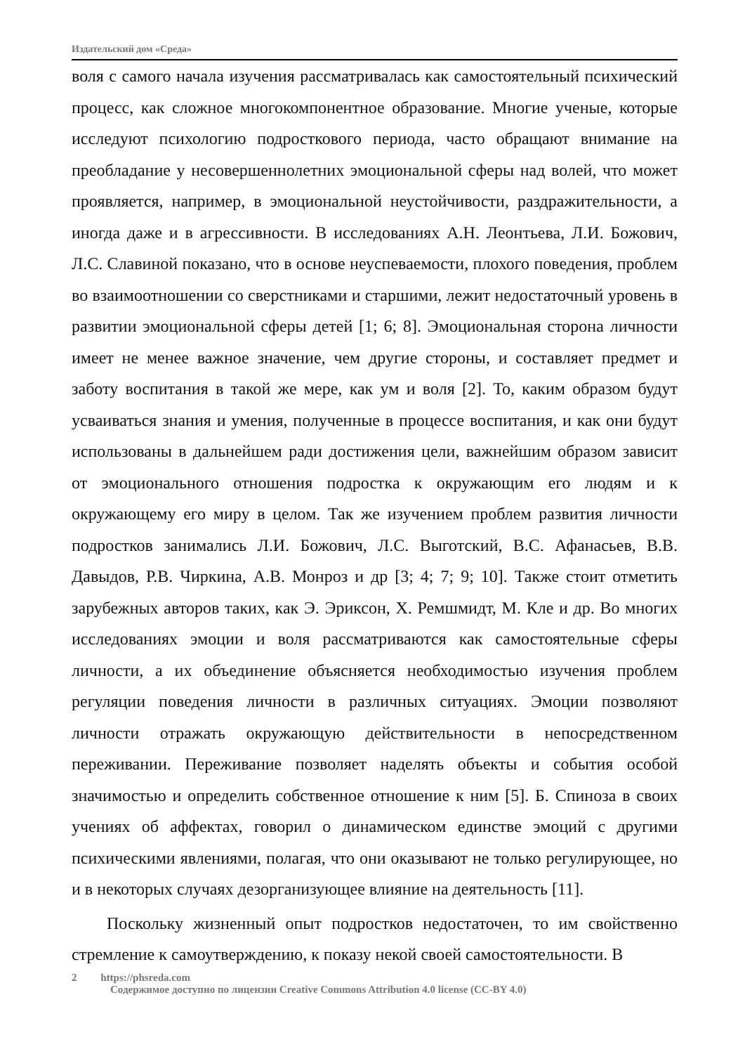Издательский дом «Среда»
воля с самого начала изучения рассматривалась как самостоятельный психический процесс, как сложное многокомпонентное образование. Многие ученые, которые исследуют психологию подросткового периода, часто обращают внимание на преобладание у несовершеннолетних эмоциональной сферы над волей, что может проявляется, например, в эмоциональной неустойчивости, раздражительности, а иногда даже и в агрессивности. В исследованиях А.Н. Леонтьева, Л.И. Божович, Л.С. Славиной показано, что в основе неуспеваемости, плохого поведения, проблем во взаимоотношении со сверстниками и старшими, лежит недостаточный уровень в развитии эмоциональной сферы детей [1; 6; 8]. Эмоциональная сторона личности имеет не менее важное значение, чем другие стороны, и составляет предмет и заботу воспитания в такой же мере, как ум и воля [2]. То, каким образом будут усваиваться знания и умения, полученные в процессе воспитания, и как они будут использованы в дальнейшем ради достижения цели, важнейшим образом зависит от эмоционального отношения подростка к окружающим его людям и к окружающему его миру в целом. Так же изучением проблем развития личности подростков занимались Л.И. Божович, Л.С. Выготский, В.С. Афанасьев, В.В. Давыдов, Р.В. Чиркина, А.В. Монроз и др [3; 4; 7; 9; 10]. Также стоит отметить зарубежных авторов таких, как Э. Эриксон, Х. Ремшмидт, М. Кле и др. Во многих исследованиях эмоции и воля рассматриваются как самостоятельные сферы личности, а их объединение объясняется необходимостью изучения проблем регуляции поведения личности в различных ситуациях. Эмоции позволяют личности отражать окружающую действительности в непосредственном переживании. Переживание позволяет наделять объекты и события особой значимостью и определить собственное отношение к ним [5]. Б. Спиноза в своих учениях об аффектах, говорил о динамическом единстве эмоций с другими психическими явлениями, полагая, что они оказывают не только регулирующее, но и в некоторых случаях дезорганизующее влияние на деятельность [11].
Поскольку жизненный опыт подростков недостаточен, то им свойственно стремление к самоутверждению, к показу некой своей самостоятельности. В
2 https://phsreda.com
Содержимое доступно по лицензии Creative Commons Attribution 4.0 license (CC-BY 4.0)